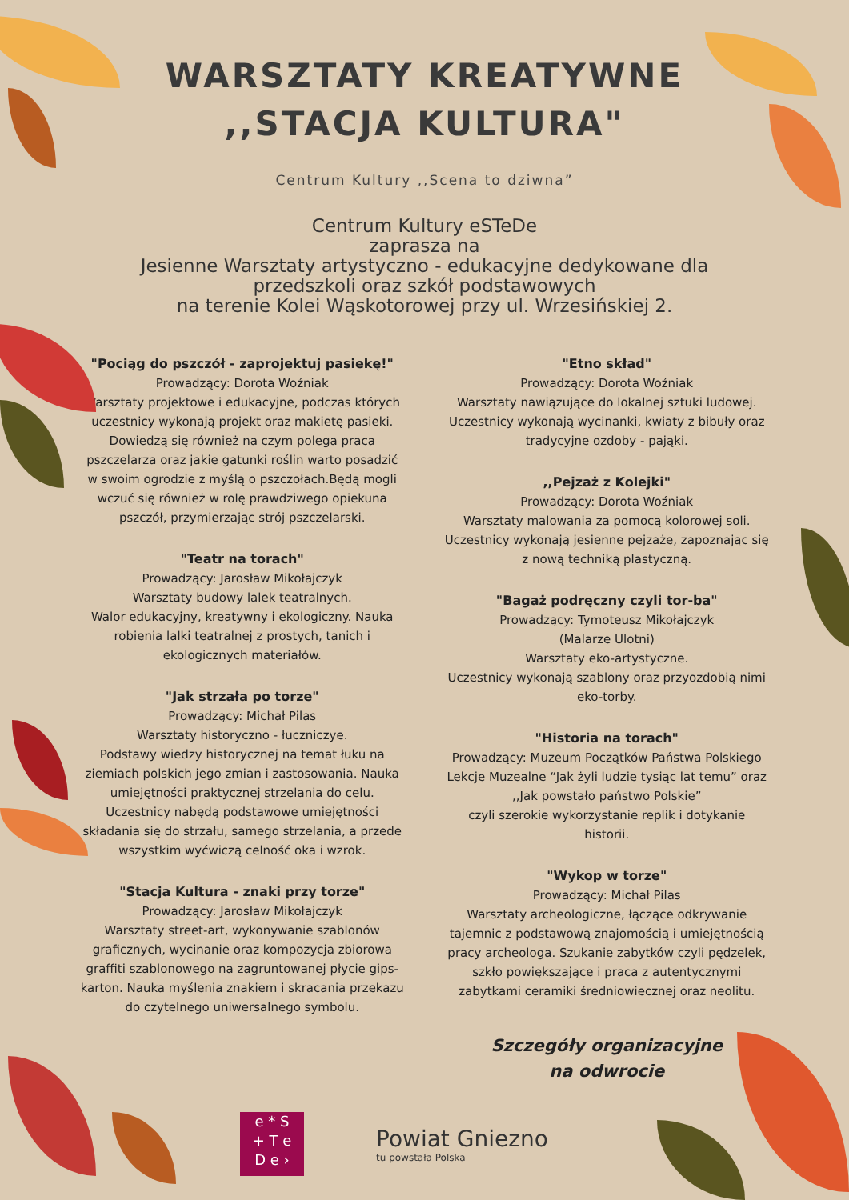WARSZTATY KREATYWNE
,,STACJA KULTURA"
Centrum Kultury ,,Scena to dziwna”
Centrum Kultury eSTeDe
zaprasza na
Jesienne Warsztaty artystyczno - edukacyjne dedykowane dla
przedszkoli oraz szkół podstawowych
na terenie Kolei Wąskotorowej przy ul. Wrzesińskiej 2.
"Pociąg do pszczół - zaprojektuj pasiekę!"
Prowadzący: Dorota Woźniak
Warsztaty projektowe i edukacyjne, podczas których uczestnicy wykonają projekt oraz makietę pasieki. Dowiedzą się również na czym polega praca pszczelarza oraz jakie gatunki roślin warto posadzić w swoim ogrodzie z myślą o pszczołach.Będą mogli wczuć się również w rolę prawdziwego opiekuna pszczół, przymierzając strój pszczelarski.
"Teatr na torach"
Prowadzący: Jarosław Mikołajczyk
Warsztaty budowy lalek teatralnych.
Walor edukacyjny, kreatywny i ekologiczny. Nauka robienia lalki teatralnej z prostych, tanich i ekologicznych materiałów.
"Jak strzała po torze"
Prowadzący: Michał Pilas
Warsztaty historyczno - łuczniczye.
Podstawy wiedzy historycznej na temat łuku na ziemiach polskich jego zmian i zastosowania. Nauka umiejętności praktycznej strzelania do celu. Uczestnicy nabędą podstawowe umiejętności składania się do strzału, samego strzelania, a przede wszystkim wyćwiczą celność oka i wzrok.
"Stacja Kultura - znaki przy torze"
Prowadzący: Jarosław Mikołajczyk
Warsztaty street-art, wykonywanie szablonów graficznych, wycinanie oraz kompozycja zbiorowa graffiti szablonowego na zagruntowanej płycie gips-karton. Nauka myślenia znakiem i skracania przekazu do czytelnego uniwersalnego symbolu.
"Etno skład"
Prowadzący: Dorota Woźniak
Warsztaty nawiązujące do lokalnej sztuki ludowej. Uczestnicy wykonają wycinanki, kwiaty z bibuły oraz tradycyjne ozdoby - pająki.
,,Pejzaż z Kolejki"
Prowadzący: Dorota Woźniak
Warsztaty malowania za pomocą kolorowej soli. Uczestnicy wykonają jesienne pejzaże, zapoznając się z nową techniką plastyczną.
"Bagaż podręczny czyli tor-ba"
Prowadzący: Tymoteusz Mikołajczyk
(Malarze Ulotni)
Warsztaty eko-artystyczne.
Uczestnicy wykonają szablony oraz przyozdobią nimi eko-torby.
"Historia na torach"
Prowadzący: Muzeum Początków Państwa Polskiego
Lekcje Muzealne “Jak żyli ludzie tysiąc lat temu” oraz ,,Jak powstało państwo Polskie”
czyli szerokie wykorzystanie replik i dotykanie historii.
"Wykop w torze"
Prowadzący: Michał Pilas
Warsztaty archeologiczne, łączące odkrywanie tajemnic z podstawową znajomością i umiejętnością pracy archeologa. Szukanie zabytków czyli pędzelek, szkło powiększające i praca z autentycznymi zabytkami ceramiki średniowiecznej oraz neolitu.
Szczegóły organizacyjne
na odwrocie
e * S
+ T e
D e ›
Powiat Gniezno
tu powstała Polska